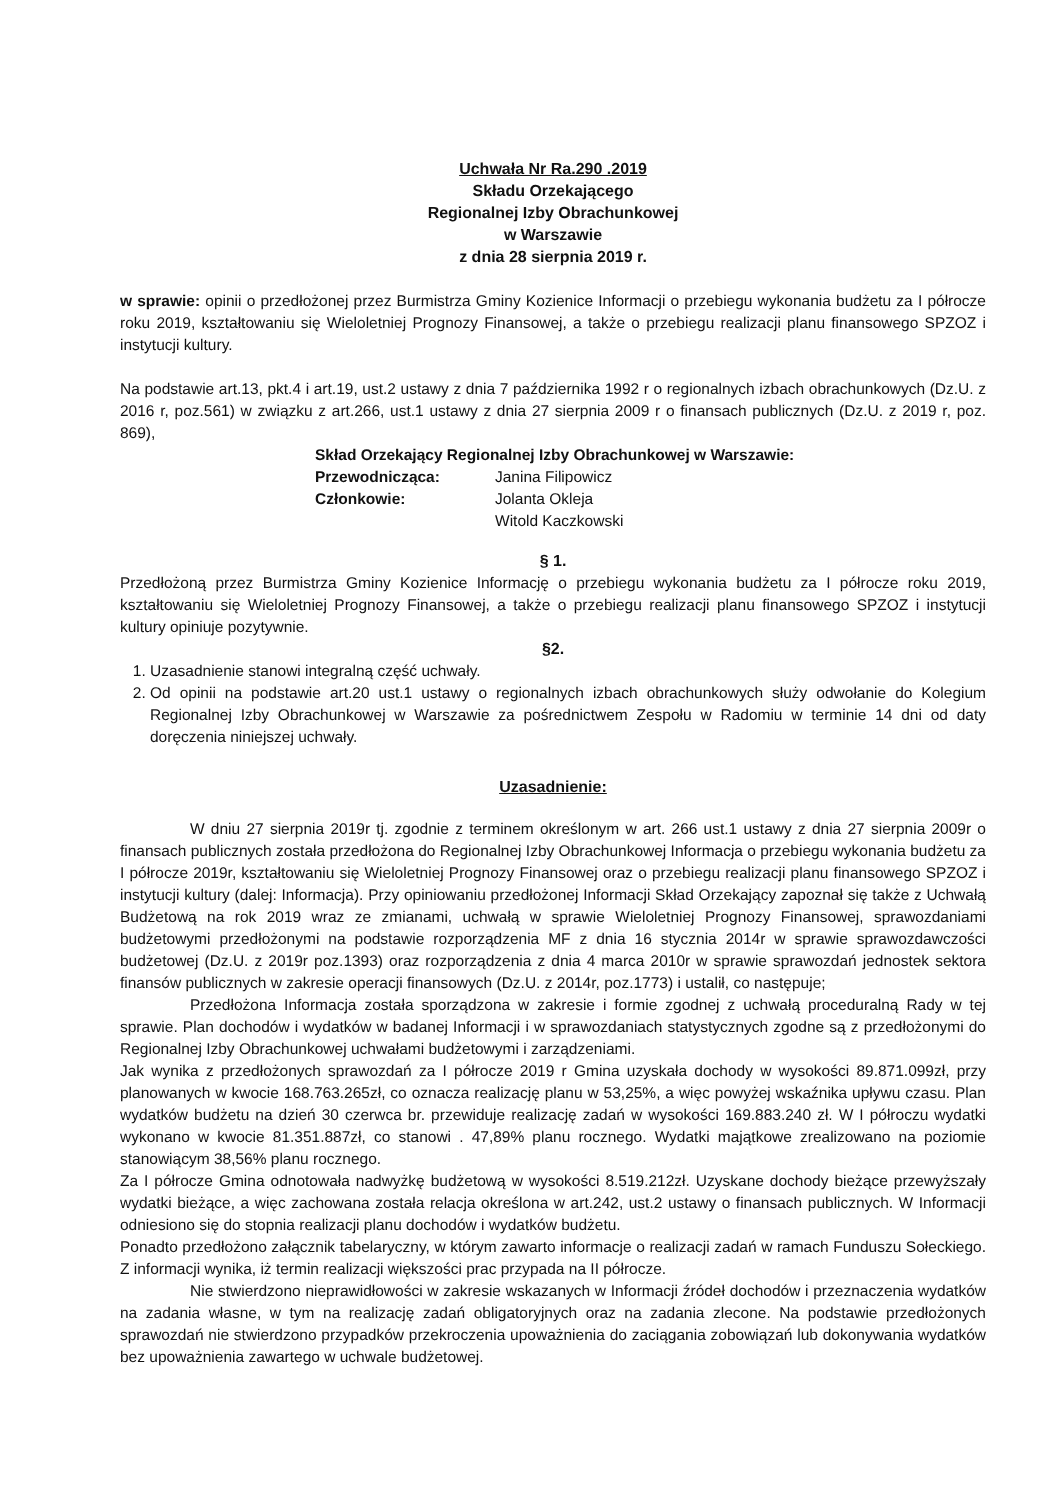Uchwała Nr Ra.290 .2019
Składu Orzekającego
Regionalnej Izby Obrachunkowej
w Warszawie
z dnia 28 sierpnia 2019 r.
w sprawie: opinii o przedłożonej przez Burmistrza Gminy Kozienice Informacji o przebiegu wykonania budżetu za I półrocze roku 2019, kształtowaniu się Wieloletniej Prognozy Finansowej, a także o przebiegu realizacji planu finansowego SPZOZ i instytucji kultury.
Na podstawie art.13, pkt.4 i art.19, ust.2 ustawy z dnia 7 października 1992 r o regionalnych izbach obrachunkowych (Dz.U. z 2016 r, poz.561) w związku z art.266, ust.1 ustawy z dnia 27 sierpnia 2009 r o finansach publicznych (Dz.U. z 2019 r, poz. 869),
Skład Orzekający Regionalnej Izby Obrachunkowej w Warszawie:
| Przewodnicząca: | Janina Filipowicz |
| Członkowie: | Jolanta Okleja |
| | Witold Kaczkowski |
§ 1.
Przedłożoną przez Burmistrza Gminy Kozienice Informację o przebiegu wykonania budżetu za I półrocze roku 2019, kształtowaniu się Wieloletniej Prognozy Finansowej, a także o przebiegu realizacji planu finansowego SPZOZ i instytucji kultury opiniuje pozytywnie.
§2.
1. Uzasadnienie stanowi integralną część uchwały.
2. Od opinii na podstawie art.20 ust.1 ustawy o regionalnych izbach obrachunkowych służy odwołanie do Kolegium Regionalnej Izby Obrachunkowej w Warszawie za pośrednictwem Zespołu w Radomiu w terminie 14 dni od daty doręczenia niniejszej uchwały.
Uzasadnienie:
W dniu 27 sierpnia 2019r tj. zgodnie z terminem określonym w art. 266 ust.1 ustawy z dnia 27 sierpnia 2009r o finansach publicznych została przedłożona do Regionalnej Izby Obrachunkowej Informacja o przebiegu wykonania budżetu za I półrocze 2019r, kształtowaniu się Wieloletniej Prognozy Finansowej oraz o przebiegu realizacji planu finansowego SPZOZ i instytucji kultury (dalej: Informacja). Przy opiniowaniu przedłożonej Informacji Skład Orzekający zapoznał się także z Uchwałą Budżetową na rok 2019 wraz ze zmianami, uchwałą w sprawie Wieloletniej Prognozy Finansowej, sprawozdaniami budżetowymi przedłożonymi na podstawie rozporządzenia MF z dnia 16 stycznia 2014r w sprawie sprawozdawczości budżetowej (Dz.U. z 2019r poz.1393) oraz rozporządzenia z dnia 4 marca 2010r w sprawie sprawozdań jednostek sektora finansów publicznych w zakresie operacji finansowych (Dz.U. z 2014r, poz.1773) i ustalił, co następuje;
Przedłożona Informacja została sporządzona w zakresie i formie zgodnej z uchwałą proceduralną Rady w tej sprawie. Plan dochodów i wydatków w badanej Informacji i w sprawozdaniach statystycznych zgodne są z przedłożonymi do Regionalnej Izby Obrachunkowej uchwałami budżetowymi i zarządzeniami.
Jak wynika z przedłożonych sprawozdań za I półrocze 2019 r Gmina uzyskała dochody w wysokości 89.871.099zł, przy planowanych w kwocie 168.763.265zł, co oznacza realizację planu w 53,25%, a więc powyżej wskaźnika upływu czasu. Plan wydatków budżetu na dzień 30 czerwca br. przewiduje realizację zadań w wysokości 169.883.240 zł. W I półroczu wydatki wykonano w kwocie 81.351.887zł, co stanowi . 47,89% planu rocznego. Wydatki majątkowe zrealizowano na poziomie stanowiącym 38,56% planu rocznego.
Za I półrocze Gmina odnotowała nadwyżkę budżetową w wysokości 8.519.212zł. Uzyskane dochody bieżące przewyższały wydatki bieżące, a więc zachowana została relacja określona w art.242, ust.2 ustawy o finansach publicznych. W Informacji odniesiono się do stopnia realizacji planu dochodów i wydatków budżetu.
Ponadto przedłożono załącznik tabelaryczny, w którym zawarto informacje o realizacji zadań w ramach Funduszu Sołeckiego. Z informacji wynika, iż termin realizacji większości prac przypada na II półrocze.
Nie stwierdzono nieprawidłowości w zakresie wskazanych w Informacji źródeł dochodów i przeznaczenia wydatków na zadania własne, w tym na realizację zadań obligatoryjnych oraz na zadania zlecone. Na podstawie przedłożonych sprawozdań nie stwierdzono przypadków przekroczenia upoważnienia do zaciągania zobowiązań lub dokonywania wydatków bez upoważnienia zawartego w uchwale budżetowej.